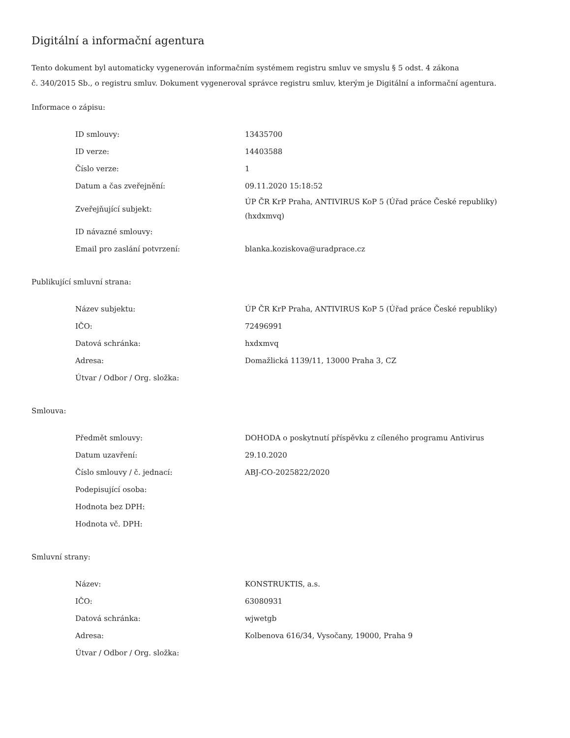Digitální a informační agentura
Tento dokument byl automaticky vygenerován informačním systémem registru smluv ve smyslu § 5 odst. 4 zákona
č. 340/2015 Sb., o registru smluv. Dokument vygeneroval správce registru smluv, kterým je Digitální a informační agentura.
Informace o zápisu:
| ID smlouvy: | 13435700 |
| ID verze: | 14403588 |
| Číslo verze: | 1 |
| Datum a čas zveřejnění: | 09.11.2020 15:18:52 |
| Zveřejňující subjekt: | ÚP ČR KrP Praha, ANTIVIRUS KoP 5 (Úřad práce České republiky) (hxdxmvq) |
| ID návazné smlouvy: | |
| Email pro zaslání potvrzení: | blanka.koziskova@uradprace.cz |
Publikující smluvní strana:
| Název subjektu: | ÚP ČR KrP Praha, ANTIVIRUS KoP 5 (Úřad práce České republiky) |
| IČO: | 72496991 |
| Datová schránka: | hxdxmvq |
| Adresa: | Domažlická 1139/11, 13000 Praha 3, CZ |
| Útvar / Odbor / Org. složka: | |
Smlouva:
| Předmět smlouvy: | DOHODA o poskytnutí příspěvku z cíleného programu Antivirus |
| Datum uzavření: | 29.10.2020 |
| Číslo smlouvy / č. jednací: | ABJ-CO-2025822/2020 |
| Podepisující osoba: | |
| Hodnota bez DPH: | |
| Hodnota vč. DPH: | |
Smluvní strany:
| Název: | KONSTRUKTIS, a.s. |
| IČO: | 63080931 |
| Datová schránka: | wjwetgb |
| Adresa: | Kolbenova 616/34, Vysočany, 19000, Praha 9 |
| Útvar / Odbor / Org. složka: | |